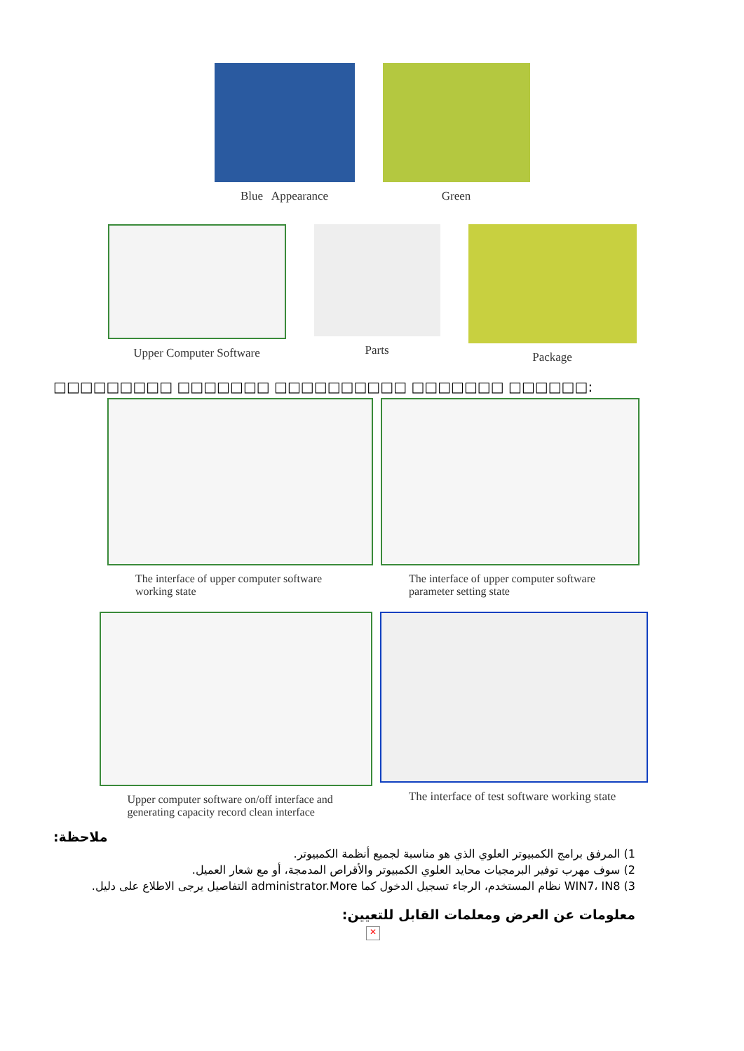Blue Appearance Green
Upper Computer Software Parts Package
□□□□□□□□□ □□□□□□□ □□□□□□□□□□ □□□□□□□ □□□□□□:
The interface of upper computer software working state
The interface of upper computer software parameter setting state
Upper computer software on/off interface and generating capacity record clean interface
The interface of test software working state
:ملاحظة
1) المرفق برامج الكمبيوتر العلوي الذي هو مناسبة لجميع أنظمة الكمبيوتر.
2) سوف مهرب توفير البرمجيات محايد العلوي الكمبيوتر والأقراص المدمجة، أو مع شعار العميل.
3) WIN7، IN8 نظام المستخدم، الرجاء تسجيل الدخول كما administrator.More التفاصيل يرجى الاطلاع على دليل.
معلومات عن العرض ومعلمات القابل للتعيين:
✕